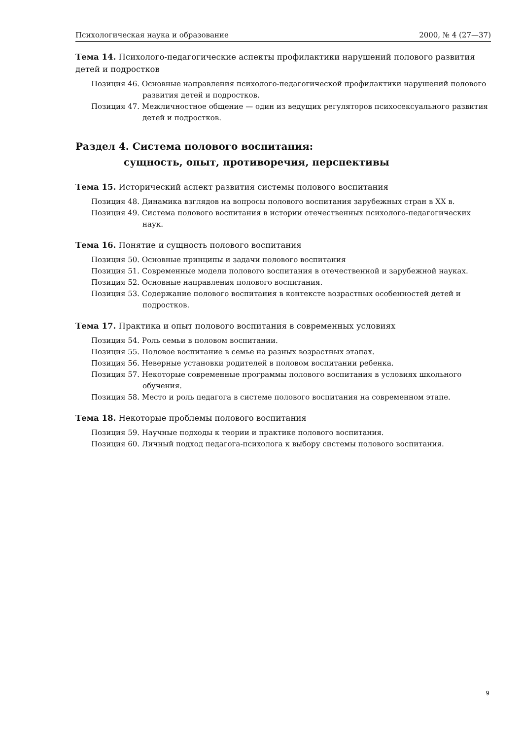Психологическая наука и образование 2000, № 4 (27—37)
Тема 14. Психолого-педагогические аспекты профилактики нарушений полового развития детей и подростков
Позиция 46. Основные направления психолого-педагогической профилактики нарушений полового развития детей и подростков.
Позиция 47. Межличностное общение — один из ведущих регуляторов психосексуального развития детей и подростков.
Раздел 4. Система полового воспитания:
сущность, опыт, противоречия, перспективы
Тема 15. Исторический аспект развития системы полового воспитания
Позиция 48. Динамика взглядов на вопросы полового воспитания зарубежных стран в XX в.
Позиция 49. Система полового воспитания в истории отечественных психолого-педагогических наук.
Тема 16. Понятие и сущность полового воспитания
Позиция 50. Основные принципы и задачи полового воспитания
Позиция 51. Современные модели полового воспитания в отечественной и зарубежной науках.
Позиция 52. Основные направления полового воспитания.
Позиция 53. Содержание полового воспитания в контексте возрастных особенностей детей и подростков.
Тема 17. Практика и опыт полового воспитания в современных условиях
Позиция 54. Роль семьи в половом воспитании.
Позиция 55. Половое воспитание в семье на разных возрастных этапах.
Позиция 56. Неверные установки родителей в половом воспитании ребенка.
Позиция 57. Некоторые современные программы полового воспитания в условиях школьного обучения.
Позиция 58. Место и роль педагога в системе полового воспитания на современном этапе.
Тема 18. Некоторые проблемы полового воспитания
Позиция 59. Научные подходы к теории и практике полового воспитания.
Позиция 60. Личный подход педагога-психолога к выбору системы полового воспитания.
9